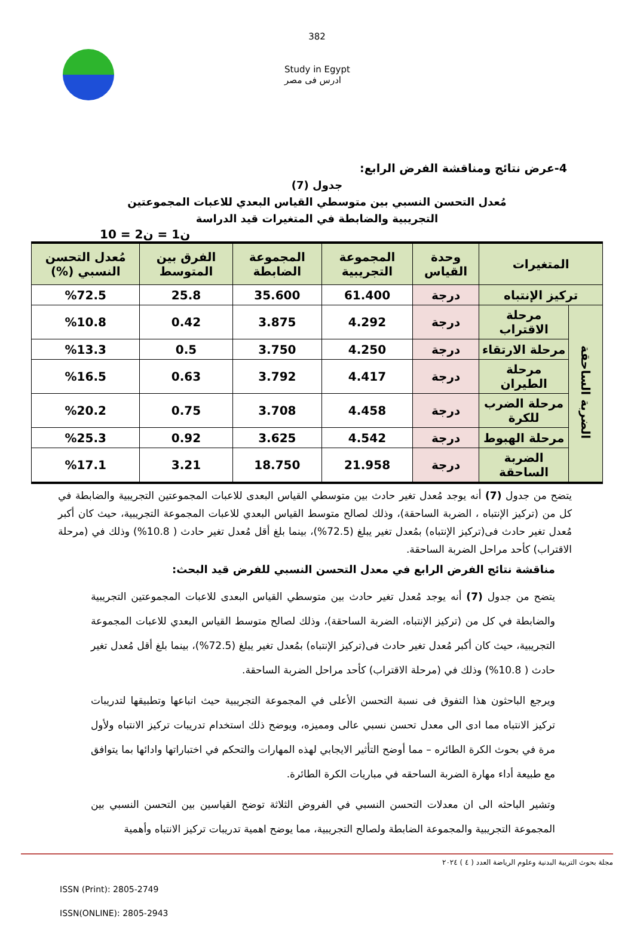382
Study in Egypt
ادرس فى مصر
4-عرض نتائج ومناقشة الفرض الرابع:
جدول (7)
مُعدل التحسن النسبي بين متوسطي القياس البعدي للاعبات المجموعتين
التجريبية والضابطة في المتغيرات قيد الدراسة
ن1 = ن2 = 10
| المتغيرات | | وحدة القياس | المجموعة التجريبية | المجموعة الضابطة | الفرق بين المتوسط | مُعدل التحسن النسبي (%) |
| --- | --- | --- | --- | --- | --- | --- |
| تركيز الإنتباه | | درجة | 61.400 | 35.600 | 25.8 | %72.5 |
| الضربة الساحقة | مرحلة الاقتراب | درجة | 4.292 | 3.875 | 0.42 | %10.8 |
| | مرحلة الارتقاء | درجة | 4.250 | 3.750 | 0.5 | %13.3 |
| | مرحلة الطيران | درجة | 4.417 | 3.792 | 0.63 | %16.5 |
| | مرحلة الضرب للكرة | درجة | 4.458 | 3.708 | 0.75 | %20.2 |
| | مرحلة الهبوط | درجة | 4.542 | 3.625 | 0.92 | %25.3 |
| | الضربة الساحقة | درجة | 21.958 | 18.750 | 3.21 | %17.1 |
يتضح من جدول (7) أنه يوجد مُعدل تغير حادث بين متوسطي القياس البعدى للاعبات المجموعتين التجريبية والضابطة في كل من (تركيز الإنتباه ، الضربة الساحقة)، وذلك لصالح متوسط القياس البعدي للاعبات المجموعة التجريبية، حيث كان أكبر مُعدل تغير حادث فى(تركيز الإنتباه) بمُعدل تغير يبلغ (72.5%)، بينما بلغ أقل مُعدل تغير حادث ( 10.8%) وذلك في (مرحلة الاقتراب) كأحد مراحل الضربة الساحقة.
مناقشة نتائج الفرض الرابع في معدل التحسن النسبي للفرض قيد البحث:
يتضح من جدول (7) أنه يوجد مُعدل تغير حادث بين متوسطي القياس البعدى للاعبات المجموعتين التجريبية والضابطة في كل من (تركيز الإنتباه، الضربة الساحقة)، وذلك لصالح متوسط القياس البعدي للاعبات المجموعة التجريبية، حيث كان أكبر مُعدل تغير حادث فى(تركيز الإنتباه) بمُعدل تغير يبلغ (72.5%)، بينما بلغ أقل مُعدل تغير حادث ( 10.8%) وذلك في (مرحلة الاقتراب) كأحد مراحل الضربة الساحقة.
ويرجع الباحثون هذا التفوق فى نسبة التحسن الأعلى في المجموعة التجريبية حيث اتباعها وتطبيقها لتدريبات تركيز الانتباه مما ادى الى معدل تحسن نسبي عالى ومميزه، ويوضح ذلك استخدام تدريبات تركيز الانتباه ولأول مرة في بحوث الكرة الطائره – مما أوضح التأثير الايجابي لهذه المهارات والتحكم في اختباراتها وادائها بما يتوافق مع طبيعة أداء مهارة الضربة الساحقه في مباريات الكرة الطائرة.
وتشير الباحثه الى ان معدلات التحسن النسبي في الفروض الثلاثة توضح القياسين بين التحسن النسبي بين المجموعة التجريبية والمجموعة الضابطة ولصالح التجريبية، مما يوضح اهمية تدريبات تركيز الانتباه وأهمية
مجلة بحوث التربية البدنية وعلوم الرياضة العدد ( ٤ ) ٢٠٢٤
ISSN (Print): 2805-2749
ISSN(ONLINE): 2805-2943